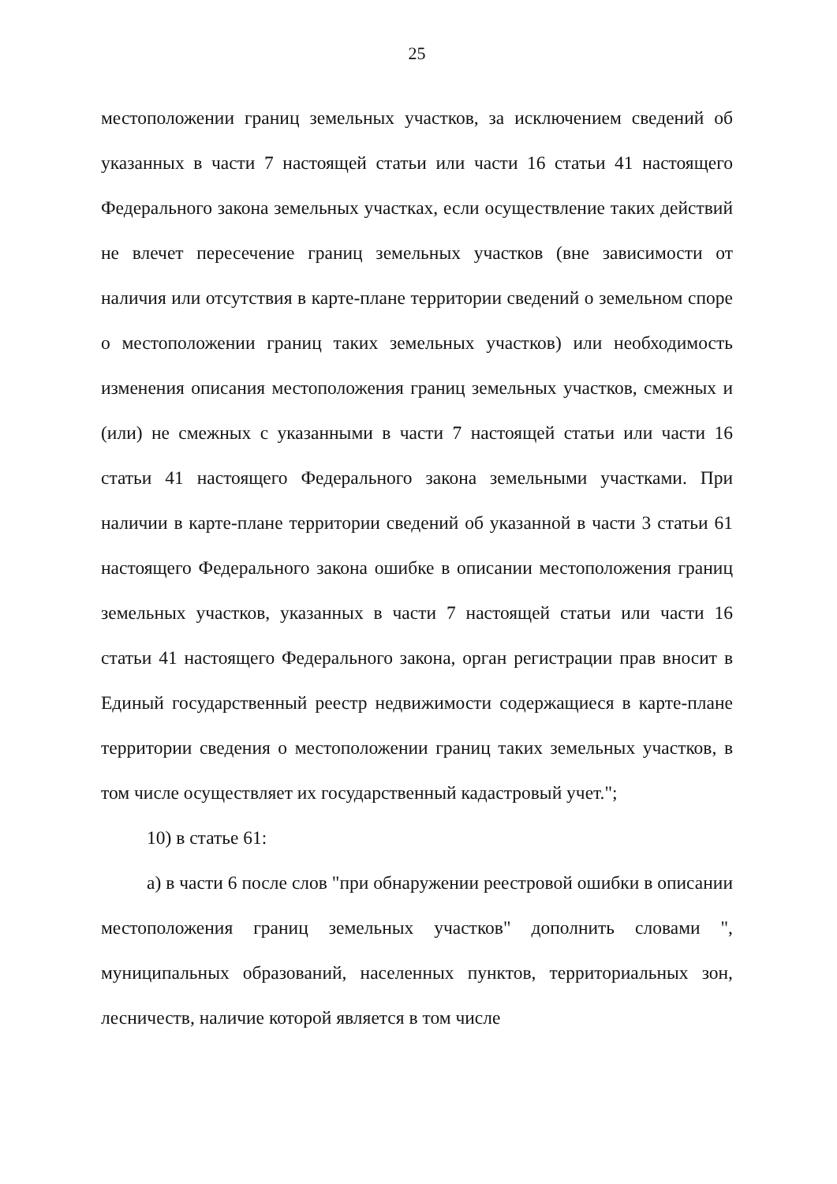25
местоположении границ земельных участков, за исключением сведений об указанных в части 7 настоящей статьи или части 16 статьи 41 настоящего Федерального закона земельных участках, если осуществление таких действий не влечет пересечение границ земельных участков (вне зависимости от наличия или отсутствия в карте-плане территории сведений о земельном споре о местоположении границ таких земельных участков) или необходимость изменения описания местоположения границ земельных участков, смежных и (или) не смежных с указанными в части 7 настоящей статьи или части 16 статьи 41 настоящего Федерального закона земельными участками. При наличии в карте-плане территории сведений об указанной в части 3 статьи 61 настоящего Федерального закона ошибке в описании местоположения границ земельных участков, указанных в части 7 настоящей статьи или части 16 статьи 41 настоящего Федерального закона, орган регистрации прав вносит в Единый государственный реестр недвижимости содержащиеся в карте-плане территории сведения о местоположении границ таких земельных участков, в том числе осуществляет их государственный кадастровый учет.";
10) в статье 61:
а) в части 6 после слов "при обнаружении реестровой ошибки в описании местоположения границ земельных участков" дополнить словами ", муниципальных образований, населенных пунктов, территориальных зон, лесничеств, наличие которой является в том числе